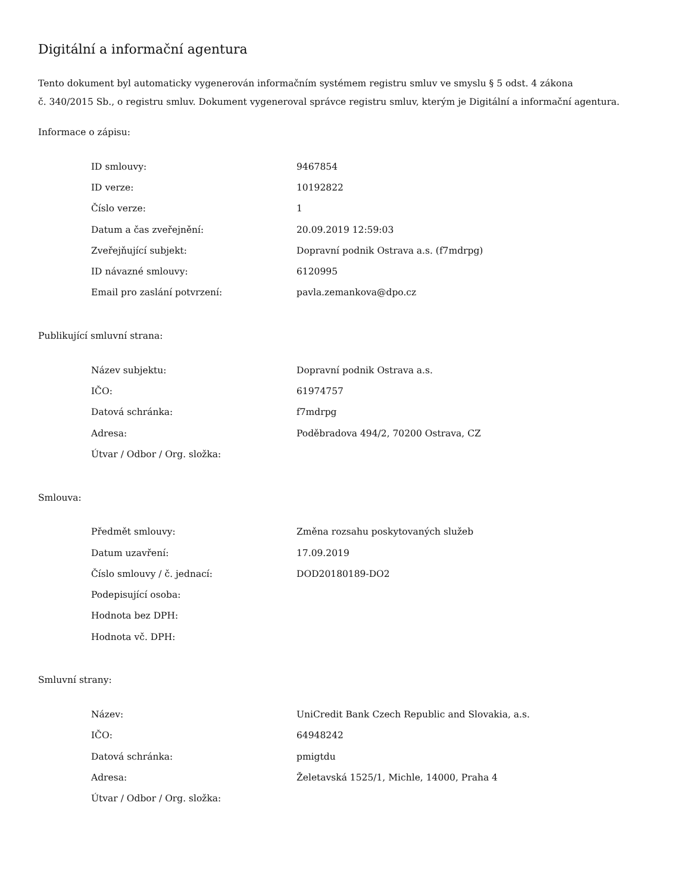Digitální a informační agentura
Tento dokument byl automaticky vygenerován informačním systémem registru smluv ve smyslu § 5 odst. 4 zákona
č. 340/2015 Sb., o registru smluv. Dokument vygeneroval správce registru smluv, kterým je Digitální a informační agentura.
Informace o zápisu:
| ID smlouvy: | 9467854 |
| ID verze: | 10192822 |
| Číslo verze: | 1 |
| Datum a čas zveřejnění: | 20.09.2019 12:59:03 |
| Zveřejňující subjekt: | Dopravní podnik Ostrava a.s. (f7mdrpg) |
| ID návazné smlouvy: | 6120995 |
| Email pro zaslání potvrzení: | pavla.zemankova@dpo.cz |
Publikující smluvní strana:
| Název subjektu: | Dopravní podnik Ostrava a.s. |
| IČO: | 61974757 |
| Datová schránka: | f7mdrpg |
| Adresa: | Poděbradova 494/2, 70200 Ostrava, CZ |
| Útvar / Odbor / Org. složka: | |
Smlouva:
| Předmět smlouvy: | Změna rozsahu poskytovaných služeb |
| Datum uzavření: | 17.09.2019 |
| Číslo smlouvy / č. jednací: | DOD20180189-DO2 |
| Podepisující osoba: | |
| Hodnota bez DPH: | |
| Hodnota vč. DPH: | |
Smluvní strany:
| Název: | UniCredit Bank Czech Republic and Slovakia, a.s. |
| IČO: | 64948242 |
| Datová schránka: | pmigtdu |
| Adresa: | Želetavská 1525/1, Michle, 14000, Praha 4 |
| Útvar / Odbor / Org. složka: | |